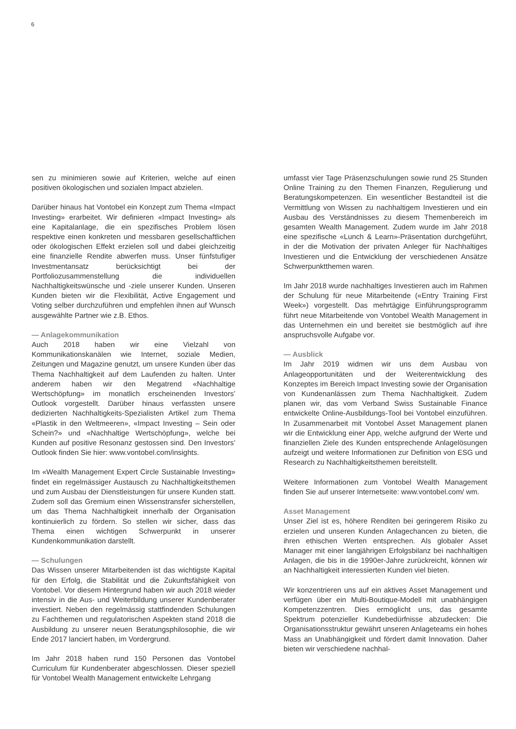6
sen zu minimieren sowie auf Kriterien, welche auf einen positiven ökologischen und sozialen Impact abzielen.
Darüber hinaus hat Vontobel ein Konzept zum Thema «Impact Investing» erarbeitet. Wir definieren «Impact Investing» als eine Kapitalanlage, die ein spezifisches Problem lösen respektive einen konkreten und messbaren gesellschaftlichen oder ökologischen Effekt erzielen soll und dabei gleichzeitig eine finanzielle Rendite abwerfen muss. Unser fünfstufiger Investmentansatz berücksichtigt bei der Portfoliozusammenstellung die individuellen Nachhaltigkeitswünsche und -ziele unserer Kunden. Unseren Kunden bieten wir die Flexibilität, Active Engagement und Voting selber durchzuführen und empfehlen ihnen auf Wunsch ausgewählte Partner wie z.B. Ethos.
— Anlagekommunikation
Auch 2018 haben wir eine Vielzahl von Kommunikationskanälen wie Internet, soziale Medien, Zeitungen und Magazine genutzt, um unsere Kunden über das Thema Nachhaltigkeit auf dem Laufenden zu halten. Unter anderem haben wir den Megatrend «Nachhaltige Wertschöpfung» im monatlich erscheinenden Investors’ Outlook vorgestellt. Darüber hinaus verfassten unsere dedizierten Nachhaltigkeits-Spezialisten Artikel zum Thema «Plastik in den Weltmeeren», «Impact Investing – Sein oder Schein?» und «Nachhaltige Wertschöpfung», welche bei Kunden auf positive Resonanz gestossen sind. Den Investors’ Outlook finden Sie hier: www.vontobel.com/insights.
Im «Wealth Management Expert Circle Sustainable Investing» findet ein regelmässiger Austausch zu Nachhaltigkeitsthemen und zum Ausbau der Dienstleistungen für unsere Kunden statt. Zudem soll das Gremium einen Wissenstransfer sicherstellen, um das Thema Nachhaltigkeit innerhalb der Organisation kontinuierlich zu fördern. So stellen wir sicher, dass das Thema einen wichtigen Schwerpunkt in unserer Kundenkommunikation darstellt.
— Schulungen
Das Wissen unserer Mitarbeitenden ist das wichtigste Kapital für den Erfolg, die Stabilität und die Zukunftsfähigkeit von Vontobel. Vor diesem Hintergrund haben wir auch 2018 wieder intensiv in die Aus- und Weiterbildung unserer Kundenberater investiert. Neben den regelmässig stattfindenden Schulungen zu Fachthemen und regulatorischen Aspekten stand 2018 die Ausbildung zu unserer neuen Beratungsphilosophie, die wir Ende 2017 lanciert haben, im Vordergrund.
Im Jahr 2018 haben rund 150 Personen das Vontobel Curriculum für Kundenberater abgeschlossen. Dieser speziell für Vontobel Wealth Management entwickelte Lehrgang
umfasst vier Tage Präsenzschulungen sowie rund 25 Stunden Online Training zu den Themen Finanzen, Regulierung und Beratungskompetenzen. Ein wesentlicher Bestandteil ist die Vermittlung von Wissen zu nachhaltigem Investieren und ein Ausbau des Verständnisses zu diesem Themenbereich im gesamten Wealth Management. Zudem wurde im Jahr 2018 eine spezifische «Lunch & Learn»-Präsentation durchgeführt, in der die Motivation der privaten Anleger für Nachhaltiges Investieren und die Entwicklung der verschiedenen Ansätze Schwerpunktthemen waren.
Im Jahr 2018 wurde nachhaltiges Investieren auch im Rahmen der Schulung für neue Mitarbeitende («Entry Training First Week») vorgestellt. Das mehrtägige Einführungsprogramm führt neue Mitarbeitende von Vontobel Wealth Management in das Unternehmen ein und bereitet sie bestmöglich auf ihre anspruchsvolle Aufgabe vor.
— Ausblick
Im Jahr 2019 widmen wir uns dem Ausbau von Anlageopportunitäten und der Weiterentwicklung des Konzeptes im Bereich Impact Investing sowie der Organisation von Kundenanlässen zum Thema Nachhaltigkeit. Zudem planen wir, das vom Verband Swiss Sustainable Finance entwickelte Online-Ausbildungs-Tool bei Vontobel einzuführen. In Zusammenarbeit mit Vontobel Asset Management planen wir die Entwicklung einer App, welche aufgrund der Werte und finanziellen Ziele des Kunden entsprechende Anlagelösungen aufzeigt und weitere Informationen zur Definition von ESG und Research zu Nachhaltigkeitsthemen bereitstellt.
Weitere Informationen zum Vontobel Wealth Management finden Sie auf unserer Internetseite: www.vontobel.com/ wm.
Asset Management
Unser Ziel ist es, höhere Renditen bei geringerem Risiko zu erzielen und unseren Kunden Anlagechancen zu bieten, die ihren ethischen Werten entsprechen. Als globaler Asset Manager mit einer langjährigen Erfolgsbilanz bei nachhaltigen Anlagen, die bis in die 1990er-Jahre zurückreicht, können wir an Nachhaltigkeit interessierten Kunden viel bieten.
Wir konzentrieren uns auf ein aktives Asset Management und verfügen über ein Multi-Boutique-Modell mit unabhängigen Kompetenzzentren. Dies ermöglicht uns, das gesamte Spektrum potenzieller Kundebedürfnisse abzudecken: Die Organisationsstruktur gewährt unseren Anlageteams ein hohes Mass an Unabhängigkeit und fördert damit Innovation. Daher bieten wir verschiedene nachhal-